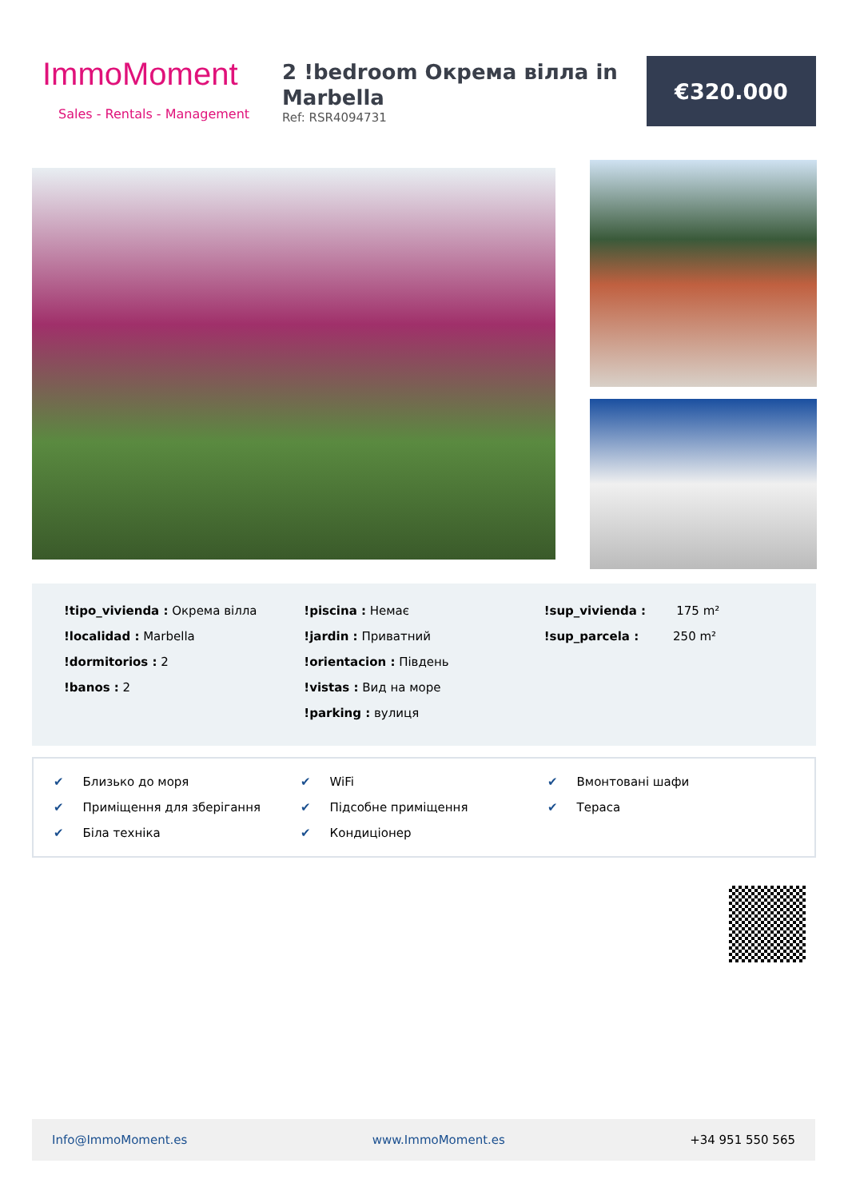ImmoMoment
Sales - Rentals - Management
2 !bedroom Окрема вілла in Marbella
Ref: RSR4094731
€320.000
!tipo_vivienda : Окрема вілла
!localidad : Marbella
!dormitorios : 2
!banos : 2
!piscina : Немає
!jardin : Приватний
!orientacion : Південь
!vistas : Вид на море
!parking : вулиця
!sup_vivienda : 175 m²
!sup_parcela : 250 m²
✔ Близько до моря
✔ WiFi
✔ Вмонтовані шафи
✔ Приміщення для зберігання
✔ Підсобне приміщення
✔ Тераса
✔ Біла техніка
✔ Кондиціонер
Info@ImmoMoment.es www.ImmoMoment.es +34 951 550 565